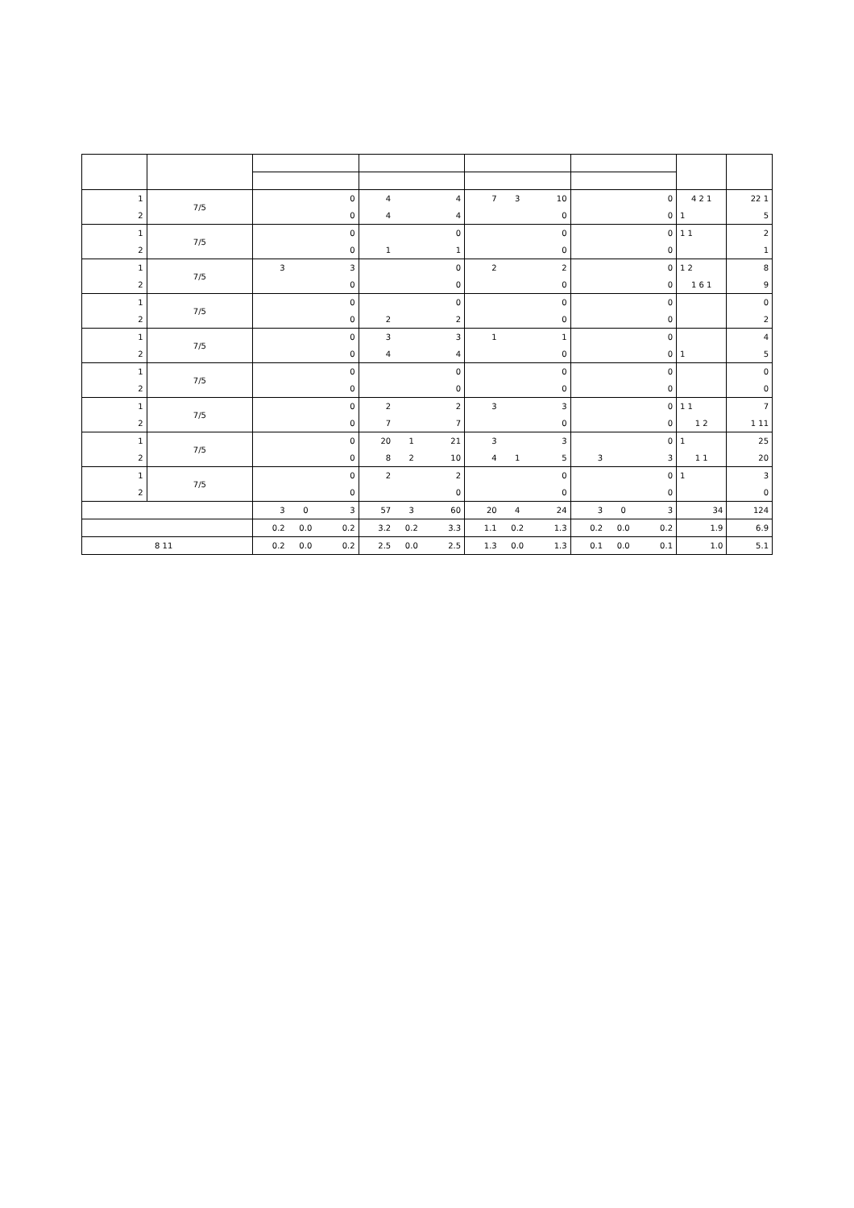| 1 | 7/5 | | | 0 | 4 | | 4 | 7 | 3 | 10 | | | 0 | 4 2 1 | 22 1 |
| 2 | | | | 0 | 4 | | 4 | | | 0 | | | 0 | 1 | 5 |
| 1 | 7/5 | | | 0 | | | 0 | | | 0 | | | 0 | 1 1 | 2 |
| 2 | | | | 0 | 1 | | 1 | | | 0 | | | 0 | | 1 |
| 1 | 7/5 | 3 | | 3 | | | 0 | 2 | | 2 | | | 0 | 1 2 | 8 |
| 2 | | | | 0 | | | 0 | | | 0 | | | 0 | 1 6 1 | 9 |
| 1 | 7/5 | | | 0 | | | 0 | | | 0 | | | 0 | | 0 |
| 2 | | | | 0 | 2 | | 2 | | | 0 | | | 0 | | 2 |
| 1 | 7/5 | | | 0 | 3 | | 3 | 1 | | 1 | | | 0 | | 4 |
| 2 | | | | 0 | 4 | | 4 | | | 0 | | | 0 | 1 | 5 |
| 1 | 7/5 | | | 0 | | | 0 | | | 0 | | | 0 | | 0 |
| 2 | | | | 0 | | | 0 | | | 0 | | | 0 | | 0 |
| 1 | 7/5 | | | 0 | 2 | | 2 | 3 | | 3 | | | 0 | 1 1 | 7 |
| 2 | | | | 0 | 7 | | 7 | | | 0 | | | 0 | 1 2 | 1 11 |
| 1 | 7/5 | | | 0 | 20 | 1 | 21 | 3 | | 3 | | | 0 | 1 | 25 |
| 2 | | | | 0 | 8 | 2 | 10 | 4 | 1 | 5 | 3 | | 3 | 1 1 | 20 |
| 1 | 7/5 | | | 0 | 2 | | 2 | | | 0 | | | 0 | 1 | 3 |
| 2 | | | | 0 | | | 0 | | | 0 | | | 0 | | 0 |
| | | 3 | 0 | 3 | 57 | 3 | 60 | 20 | 4 | 24 | 3 | 0 | 3 | 34 | 124 |
| | | 0.2 | 0.0 | 0.2 | 3.2 | 0.2 | 3.3 | 1.1 | 0.2 | 1.3 | 0.2 | 0.0 | 0.2 | 1.9 | 6.9 |
| 8 11 | | 0.2 | 0.0 | 0.2 | 2.5 | 0.0 | 2.5 | 1.3 | 0.0 | 1.3 | 0.1 | 0.0 | 0.1 | 1.0 | 5.1 |